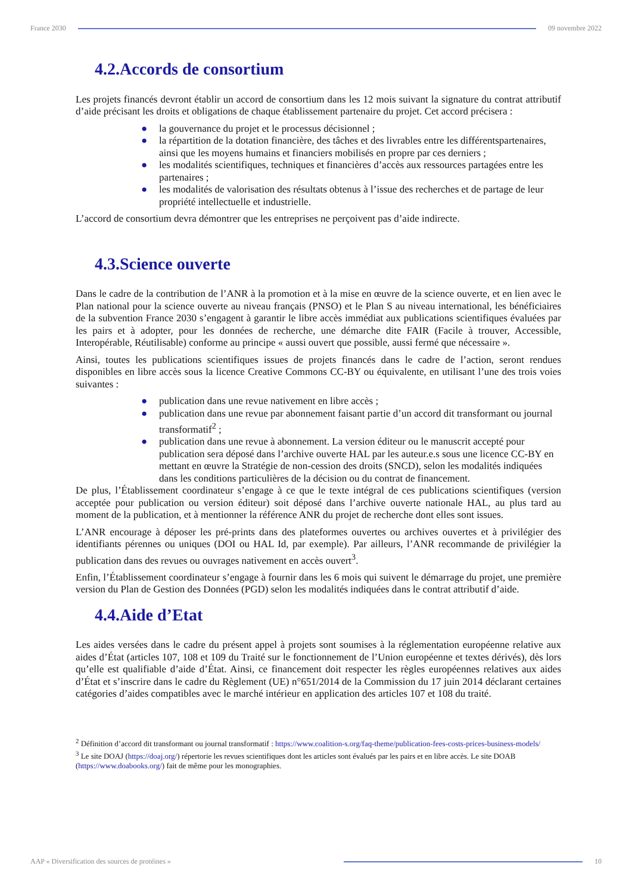France 2030 09 novembre 2022
4.2.Accords de consortium
Les projets financés devront établir un accord de consortium dans les 12 mois suivant la signature du contrat attributif d’aide précisant les droits et obligations de chaque établissement partenaire du projet. Cet accord précisera :
● la gouvernance du projet et le processus décisionnel ;
● la répartition de la dotation financière, des tâches et des livrables entre les différentspartenaires, ainsi que les moyens humains et financiers mobilisés en propre par ces derniers ;
● les modalités scientifiques, techniques et financières d’accès aux ressources partagées entre les partenaires ;
● les modalités de valorisation des résultats obtenus à l’issue des recherches et de partage de leur propriété intellectuelle et industrielle.
L’accord de consortium devra démontrer que les entreprises ne perçoivent pas d’aide indirecte.
4.3.Science ouverte
Dans le cadre de la contribution de l’ANR à la promotion et à la mise en œuvre de la science ouverte, et en lien avec le Plan national pour la science ouverte au niveau français (PNSO) et le Plan S au niveau international, les bénéficiaires de la subvention France 2030 s’engagent à garantir le libre accès immédiat aux publications scientifiques évaluées par les pairs et à adopter, pour les données de recherche, une démarche dite FAIR (Facile à trouver, Accessible, Interopérable, Réutilisable) conforme au principe « aussi ouvert que possible, aussi fermé que nécessaire ».
Ainsi, toutes les publications scientifiques issues de projets financés dans le cadre de l’action, seront rendues disponibles en libre accès sous la licence Creative Commons CC-BY ou équivalente, en utilisant l’une des trois voies suivantes :
● publication dans une revue nativement en libre accès ;
● publication dans une revue par abonnement faisant partie d’un accord dit transformant ou journal transformatif<sup>2</sup> ;
● publication dans une revue à abonnement. La version éditeur ou le manuscrit accepté pour publication sera déposé dans l’archive ouverte HAL par les auteur.e.s sous une licence CC-BY en mettant en œuvre la Stratégie de non-cession des droits (SNCD), selon les modalités indiquées dans les conditions particulières de la décision ou du contrat de financement.
De plus, l’Établissement coordinateur s’engage à ce que le texte intégral de ces publications scientifiques (version acceptée pour publication ou version éditeur) soit déposé dans l’archive ouverte nationale HAL, au plus tard au moment de la publication, et à mentionner la référence ANR du projet de recherche dont elles sont issues.
L’ANR encourage à déposer les pré-prints dans des plateformes ouvertes ou archives ouvertes et à privilégier des identifiants pérennes ou uniques (DOI ou HAL Id, par exemple). Par ailleurs, l’ANR recommande de privilégier la publication dans des revues ou ouvrages nativement en accès ouvert<sup>3</sup>.
Enfin, l’Établissement coordinateur s’engage à fournir dans les 6 mois qui suivent le démarrage du projet, une première version du Plan de Gestion des Données (PGD) selon les modalités indiquées dans le contrat attributif d’aide.
4.4.Aide d’Etat
Les aides versées dans le cadre du présent appel à projets sont soumises à la réglementation européenne relative aux aides d’État (articles 107, 108 et 109 du Traité sur le fonctionnement de l’Union européenne et textes dérivés), dès lors qu’elle est qualifiable d’aide d’État. Ainsi, ce financement doit respecter les règles européennes relatives aux aides d’État et s’inscrire dans le cadre du Règlement (UE) n°651/2014 de la Commission du 17 juin 2014 déclarant certaines catégories d’aides compatibles avec le marché intérieur en application des articles 107 et 108 du traité.
<sup>2</sup> Définition d’accord dit transformant ou journal transformatif : https://www.coalition-s.org/faq-theme/publication-fees-costs-prices-business-models/
<sup>3</sup> Le site DOAJ (https://doaj.org/) répertorie les revues scientifiques dont les articles sont évalués par les pairs et en libre accès. Le site DOAB (https://www.doabooks.org/) fait de même pour les monographies.
AAP « Diversification des sources de protéines »
10